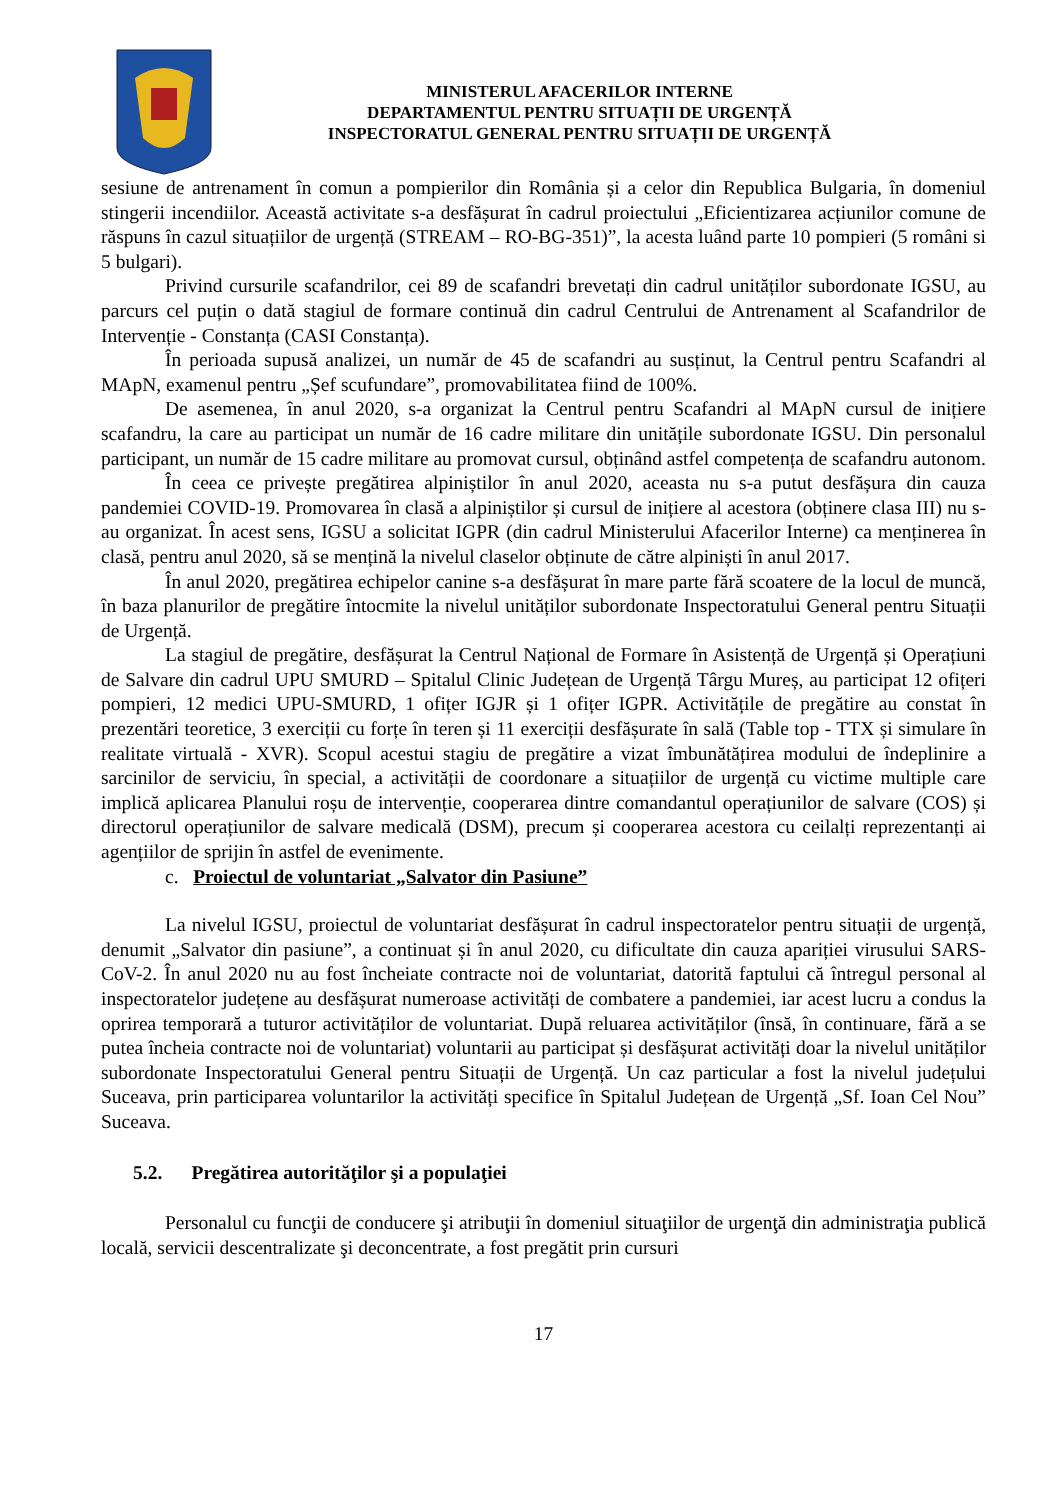MINISTERUL AFACERILOR INTERNE
DEPARTAMENTUL PENTRU SITUAȚII DE URGENȚĂ
INSPECTORATUL GENERAL PENTRU SITUAȚII DE URGENȚĂ
sesiune de antrenament în comun a pompierilor din România și a celor din Republica Bulgaria, în domeniul stingerii incendiilor. Această activitate s-a desfășurat în cadrul proiectului „Eficientizarea acțiunilor comune de răspuns în cazul situațiilor de urgență (STREAM – RO-BG-351)”, la acesta luând parte 10 pompieri (5 români si 5 bulgari).
Privind cursurile scafandrilor, cei 89 de scafandri brevetați din cadrul unităților subordonate IGSU, au parcurs cel puțin o dată stagiul de formare continuă din cadrul Centrului de Antrenament al Scafandrilor de Intervenție - Constanța (CASI Constanța).
În perioada supusă analizei, un număr de 45 de scafandri au susținut, la Centrul pentru Scafandri al MApN, examenul pentru „Șef scufundare”, promovabilitatea fiind de 100%.
De asemenea, în anul 2020, s-a organizat la Centrul pentru Scafandri al MApN cursul de inițiere scafandru, la care au participat un număr de 16 cadre militare din unitățile subordonate IGSU. Din personalul participant, un număr de 15 cadre militare au promovat cursul, obținând astfel competența de scafandru autonom.
În ceea ce privește pregătirea alpiniștilor în anul 2020, aceasta nu s-a putut desfășura din cauza pandemiei COVID-19. Promovarea în clasă a alpiniștilor și cursul de inițiere al acestora (obținere clasa III) nu s-au organizat. În acest sens, IGSU a solicitat IGPR (din cadrul Ministerului Afacerilor Interne) ca menținerea în clasă, pentru anul 2020, să se mențină la nivelul claselor obținute de către alpiniști în anul 2017.
În anul 2020, pregătirea echipelor canine s-a desfășurat în mare parte fără scoatere de la locul de muncă, în baza planurilor de pregătire întocmite la nivelul unităților subordonate Inspectoratului General pentru Situații de Urgență.
La stagiul de pregătire, desfășurat la Centrul Național de Formare în Asistență de Urgență și Operațiuni de Salvare din cadrul UPU SMURD – Spitalul Clinic Județean de Urgență Târgu Mureș, au participat 12 ofițeri pompieri, 12 medici UPU-SMURD, 1 ofițer IGJR și 1 ofițer IGPR. Activitățile de pregătire au constat în prezentări teoretice, 3 exerciții cu forțe în teren și 11 exerciții desfășurate în sală (Table top - TTX și simulare în realitate virtuală - XVR). Scopul acestui stagiu de pregătire a vizat îmbunătățirea modului de îndeplinire a sarcinilor de serviciu, în special, a activității de coordonare a situațiilor de urgență cu victime multiple care implică aplicarea Planului roșu de intervenție, cooperarea dintre comandantul operațiunilor de salvare (COS) și directorul operațiunilor de salvare medicală (DSM), precum și cooperarea acestora cu ceilalți reprezentanți ai agențiilor de sprijin în astfel de evenimente.
c. Proiectul de voluntariat „Salvator din Pasiune”
La nivelul IGSU, proiectul de voluntariat desfășurat în cadrul inspectoratelor pentru situații de urgență, denumit „Salvator din pasiune”, a continuat și în anul 2020, cu dificultate din cauza apariției virusului SARS-CoV-2. În anul 2020 nu au fost încheiate contracte noi de voluntariat, datorită faptului că întregul personal al inspectoratelor județene au desfășurat numeroase activități de combatere a pandemiei, iar acest lucru a condus la oprirea temporară a tuturor activităților de voluntariat. După reluarea activităților (însă, în continuare, fără a se putea încheia contracte noi de voluntariat) voluntarii au participat și desfășurat activități doar la nivelul unităților subordonate Inspectoratului General pentru Situații de Urgență. Un caz particular a fost la nivelul județului Suceava, prin participarea voluntarilor la activități specifice în Spitalul Județean de Urgență „Sf. Ioan Cel Nou” Suceava.
5.2. Pregătirea autorităţilor şi a populaţiei
Personalul cu funcţii de conducere şi atribuţii în domeniul situaţiilor de urgenţă din administraţia publică locală, servicii descentralizate şi deconcentrate, a fost pregătit prin cursuri
17